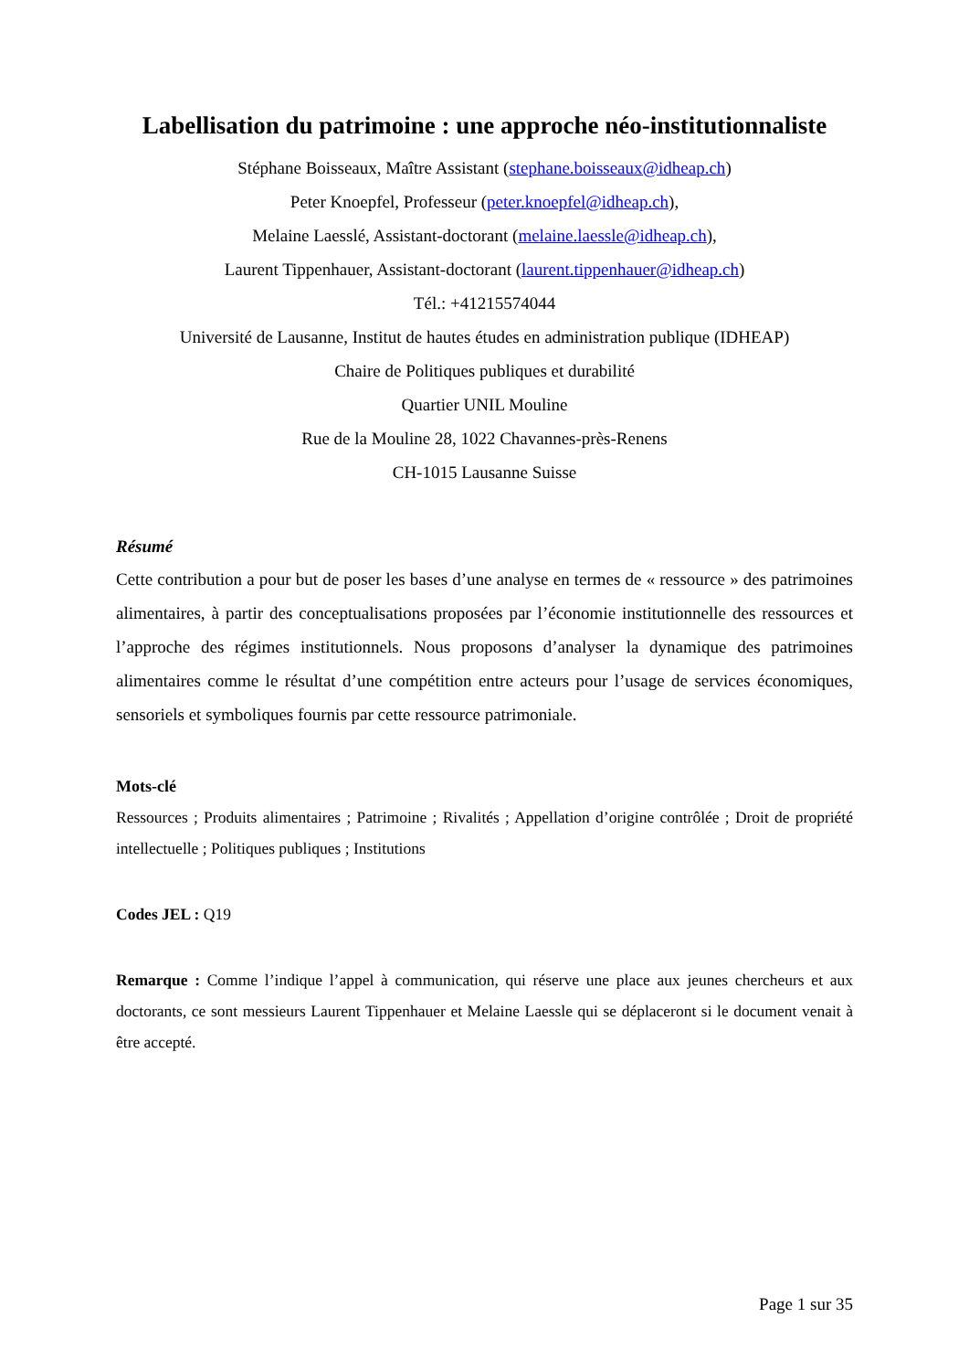Labellisation du patrimoine : une approche néo-institutionnaliste
Stéphane Boisseaux, Maître Assistant (stephane.boisseaux@idheap.ch)
Peter Knoepfel, Professeur (peter.knoepfel@idheap.ch),
Melaine Laesslé, Assistant-doctorant (melaine.laessle@idheap.ch),
Laurent Tippenhauer, Assistant-doctorant (laurent.tippenhauer@idheap.ch)
Tél.: +41215574044
Université de Lausanne, Institut de hautes études en administration publique (IDHEAP)
Chaire de Politiques publiques et durabilité
Quartier UNIL Mouline
Rue de la Mouline 28, 1022 Chavannes-près-Renens
CH-1015 Lausanne Suisse
Résumé
Cette contribution a pour but de poser les bases d’une analyse en termes de « ressource » des patrimoines alimentaires, à partir des conceptualisations proposées par l’économie institutionnelle des ressources et l’approche des régimes institutionnels. Nous proposons d’analyser la dynamique des patrimoines alimentaires comme le résultat d’une compétition entre acteurs pour l’usage de services économiques, sensoriels et symboliques fournis par cette ressource patrimoniale.
Mots-clé
Ressources ; Produits alimentaires ; Patrimoine ; Rivalités ; Appellation d’origine contrôlée ; Droit de propriété intellectuelle ; Politiques publiques ; Institutions
Codes JEL : Q19
Remarque : Comme l’indique l’appel à communication, qui réserve une place aux jeunes chercheurs et aux doctorants, ce sont messieurs Laurent Tippenhauer et Melaine Laessle qui se déplaceront si le document venait à être accepté.
Page 1 sur 35